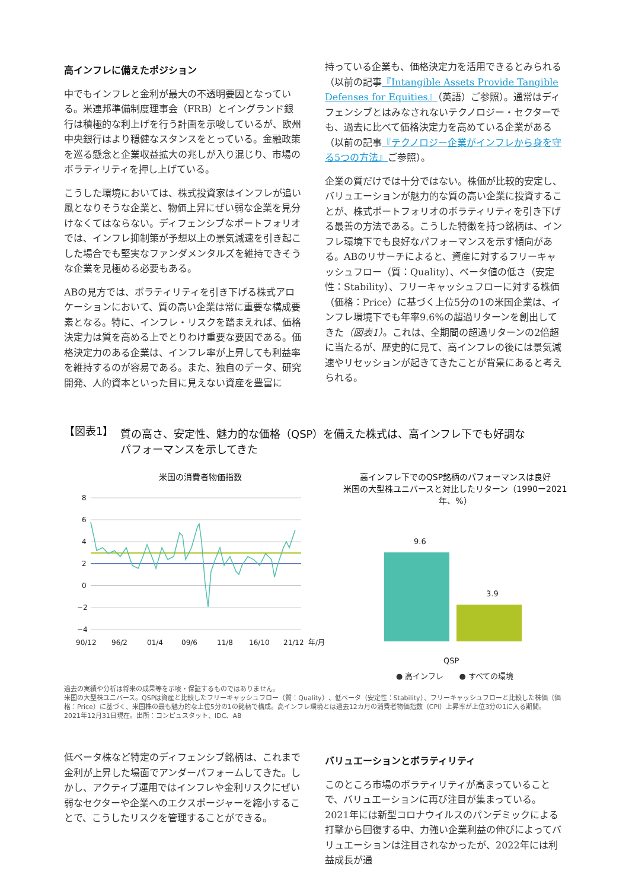高インフレに備えたポジション
中でもインフレと金利が最大の不透明要因となっている。米連邦準備制度理事会（FRB）とイングランド銀行は積極的な利上げを行う計画を示唆しているが、欧州中央銀行はより穏健なスタンスをとっている。金融政策を巡る懸念と企業収益拡大の兆しが入り混じり、市場のボラティリティを押し上げている。
こうした環境においては、株式投資家はインフレが追い風となりそうな企業と、物価上昇にぜい弱な企業を見分けなくてはならない。ディフェンシブなポートフォリオでは、インフレ抑制策が予想以上の景気減速を引き起こした場合でも堅実なファンダメンタルズを維持できそうな企業を見極める必要もある。
ABの見方では、ボラティリティを引き下げる株式アロケーションにおいて、質の高い企業は常に重要な構成要素となる。特に、インフレ・リスクを踏まえれば、価格決定力は質を高める上でとりわけ重要な要因である。価格決定力のある企業は、インフレ率が上昇しても利益率を維持するのが容易である。また、独自のデータ、研究開発、人的資本といった目に見えない資産を豊富に
持っている企業も、価格決定力を活用できるとみられる（以前の記事『Intangible Assets Provide Tangible Defenses for Equities』（英語）ご参照）。通常はディフェンシブとはみなされないテクノロジー・セクターでも、過去に比べて価格決定力を高めている企業がある（以前の記事『テクノロジー企業がインフレから身を守る5つの方法』ご参照）。
企業の質だけでは十分ではない。株価が比較的安定し、バリュエーションが魅力的な質の高い企業に投資することが、株式ポートフォリオのボラティリティを引き下げる最善の方法である。こうした特徴を持つ銘柄は、インフレ環境下でも良好なパフォーマンスを示す傾向がある。ABのリサーチによると、資産に対するフリーキャッシュフロー（質：Quality）、ベータ値の低さ（安定性：Stability）、フリーキャッシュフローに対する株価（価格：Price）に基づく上位5分の1の米国企業は、インフレ環境下でも年率9.6%の超過リターンを創出してきた（図表1）。これは、全期間の超過リターンの2倍超に当たるが、歴史的に見て、高インフレの後には景気減速やリセッションが起きてきたことが背景にあると考えられる。
【図表1】 質の高さ、安定性、魅力的な価格（QSP）を備えた株式は、高インフレ下でも好調な
パフォーマンスを示してきた
米国の消費者物価指数
8
6
4
2
0
−2
−4
90/12
96/2
01/4
09/6
11/8
16/10
21/12
年/月
高インフレ下でのQSP銘柄のパフォーマンスは良好
米国の大型株ユニバースと対比したリターン（1990ー2021年、%）
9.6
3.9
QSP
● 高インフレ　　● すべての環境
過去の実績や分析は将来の成果等を示唆・保証するものではありません。
米国の大型株ユニバース。QSPは資産と比較したフリーキャッシュフロー（質：Quality）、低ベータ（安定性：Stability）、フリーキャッシュフローと比較した株価（価格：Price）に基づく、米国株の最も魅力的な上位5分の1の銘柄で構成。高インフレ環境とは過去12カ月の消費者物価指数（CPI）上昇率が上位3分の1に入る期間。
2021年12月31日現在。出所：コンピュスタット、IDC、AB
低ベータ株など特定のディフェンシブ銘柄は、これまで金利が上昇した場面でアンダーパフォームしてきた。しかし、アクティブ運用ではインフレや金利リスクにぜい弱なセクターや企業へのエクスポージャーを縮小することで、こうしたリスクを管理することができる。
バリュエーションとボラティリティ
このところ市場のボラティリティが高まっていることで、バリュエーションに再び注目が集まっている。2021年には新型コロナウイルスのパンデミックによる打撃から回復する中、力強い企業利益の伸びによってバリュエーションは注目されなかったが、2022年には利益成長が通